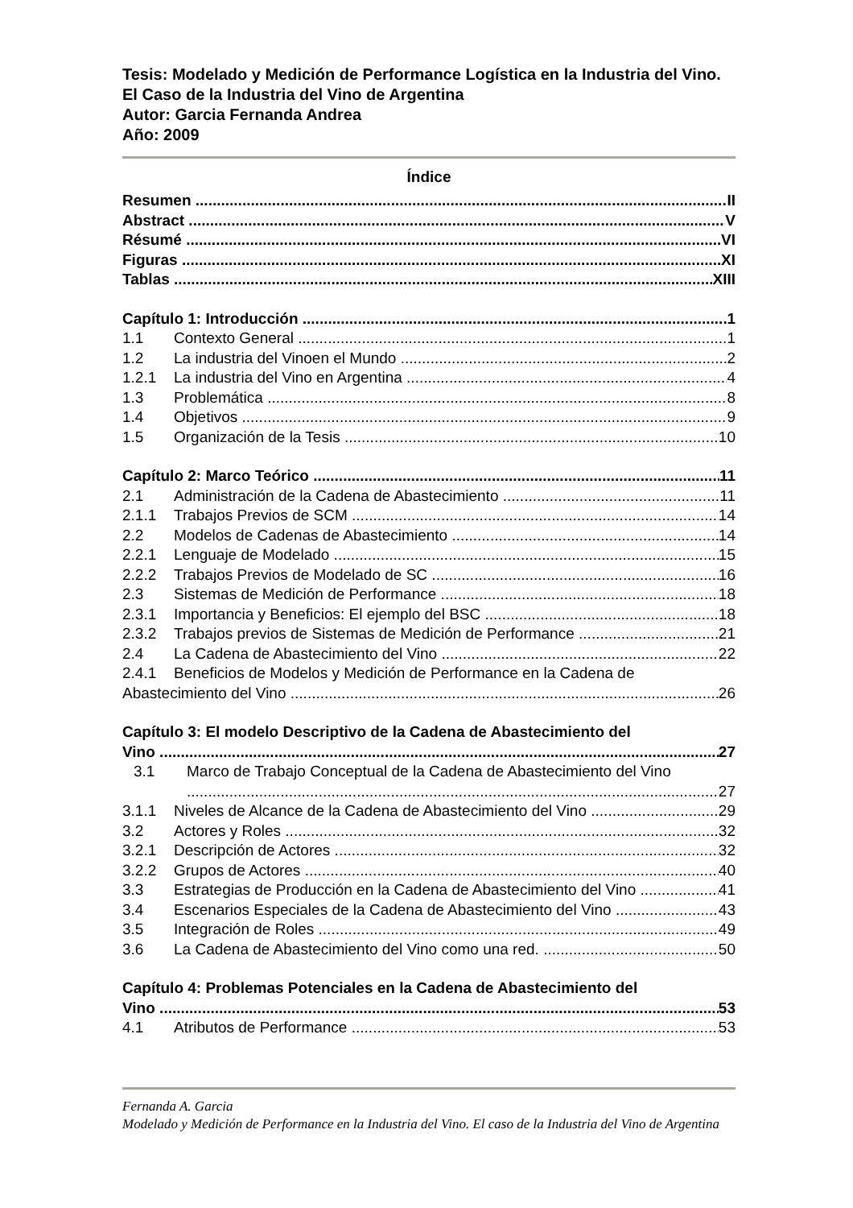Tesis: Modelado y Medición de Performance Logística en la Industria del Vino. El Caso de la Industria del Vino de Argentina
Autor: Garcia Fernanda Andrea
Año: 2009
Índice
Resumen II
Abstract V
Résumé VI
Figuras XI
Tablas XIII
Capítulo 1: Introducción 1
1.1 Contexto General 1
1.2 La industria del Vinoen el Mundo 2
1.2.1 La industria del Vino en Argentina 4
1.3 Problemática 8
1.4 Objetivos 9
1.5 Organización de la Tesis 10
Capítulo 2: Marco Teórico 11
2.1 Administración de la Cadena de Abastecimiento 11
2.1.1 Trabajos Previos de SCM 14
2.2 Modelos de Cadenas de Abastecimiento 14
2.2.1 Lenguaje de Modelado 15
2.2.2 Trabajos Previos de Modelado de SC 16
2.3 Sistemas de Medición de Performance 18
2.3.1 Importancia y Beneficios: El ejemplo del BSC 18
2.3.2 Trabajos previos de Sistemas de Medición de Performance 21
2.4 La Cadena de Abastecimiento del Vino 22
2.4.1 Beneficios de Modelos y Medición de Performance en la Cadena de
Abastecimiento del Vino 26
Capítulo 3: El modelo Descriptivo de la Cadena de Abastecimiento del
Vino 27
3.1 Marco de Trabajo Conceptual de la Cadena de Abastecimiento del Vino
27
3.1.1 Niveles de Alcance de la Cadena de Abastecimiento del Vino 29
3.2 Actores y Roles 32
3.2.1 Descripción de Actores 32
3.2.2 Grupos de Actores 40
3.3 Estrategias de Producción en la Cadena de Abastecimiento del Vino 41
3.4 Escenarios Especiales de la Cadena de Abastecimiento del Vino 43
3.5 Integración de Roles 49
3.6 La Cadena de Abastecimiento del Vino como una red. 50
Capítulo 4: Problemas Potenciales en la Cadena de Abastecimiento del
Vino 53
4.1 Atributos de Performance 53
Fernanda A. Garcia
Modelado y Medición de Performance en la Industria del Vino. El caso de la Industria del Vino de Argentina